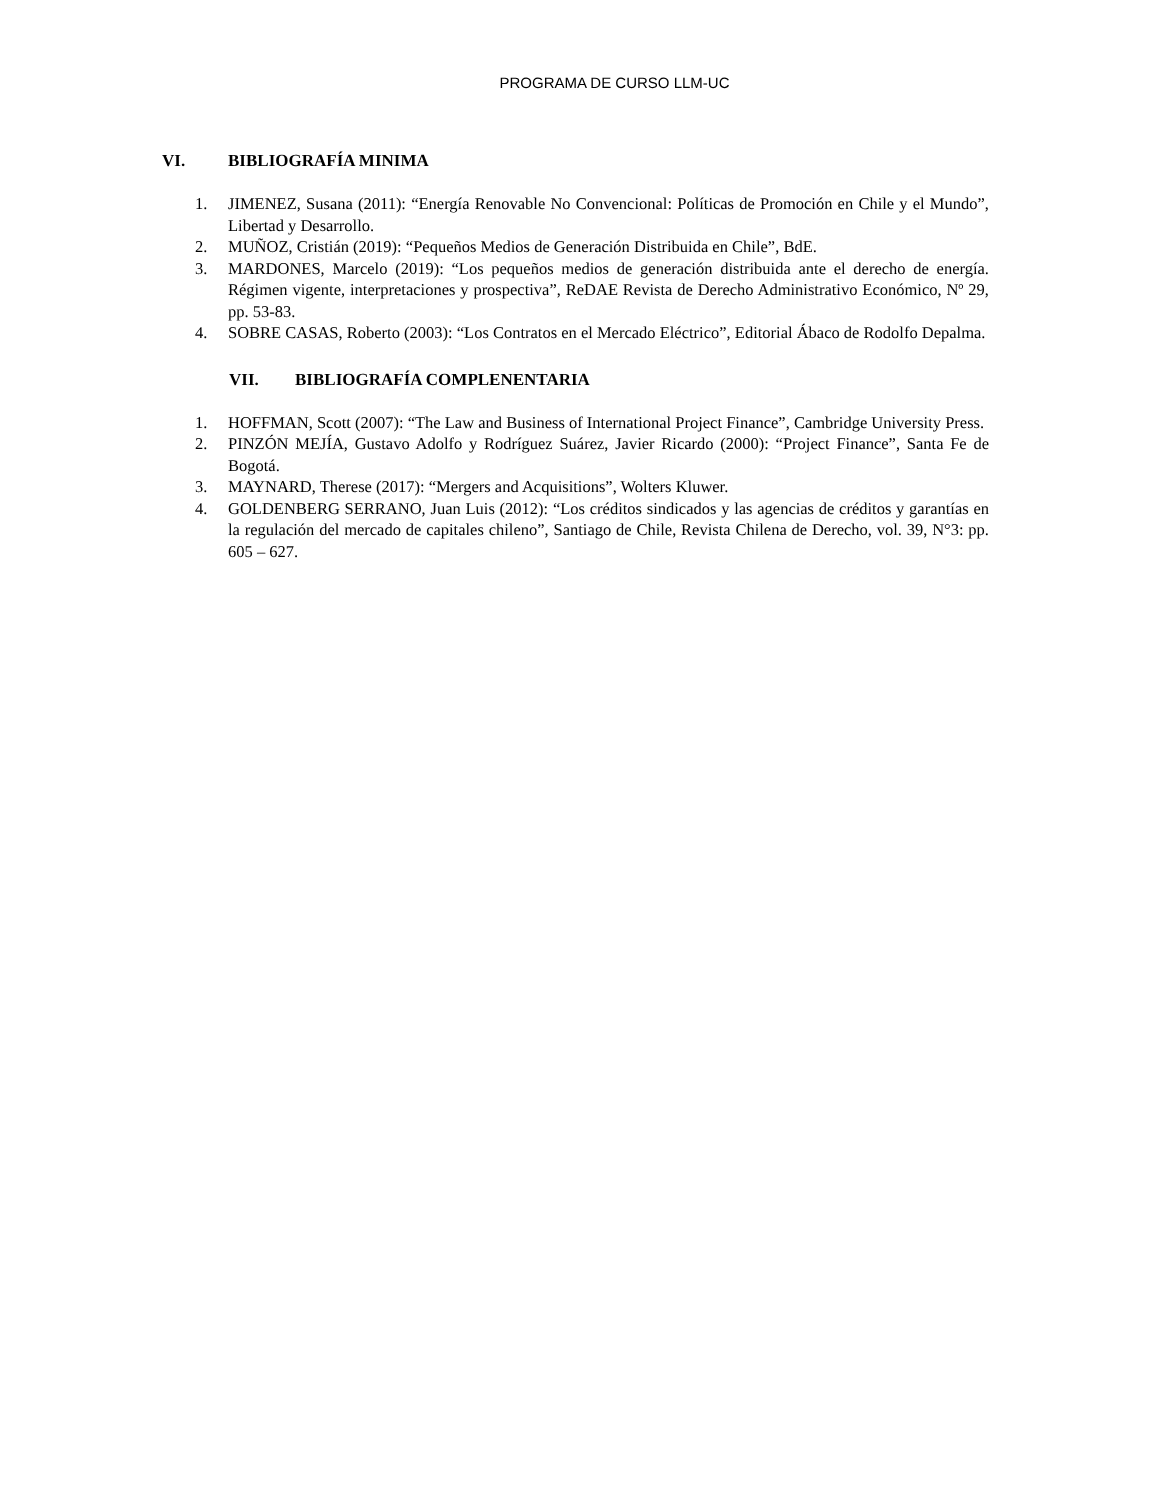PROGRAMA DE CURSO LLM-UC
VI. BIBLIOGRAFÍA MINIMA
1. JIMENEZ, Susana (2011): “Energía Renovable No Convencional: Políticas de Promoción en Chile y el Mundo”, Libertad y Desarrollo.
2. MUÑOZ, Cristián (2019): “Pequeños Medios de Generación Distribuida en Chile”, BdE.
3. MARDONES, Marcelo (2019): “Los pequeños medios de generación distribuida ante el derecho de energía. Régimen vigente, interpretaciones y prospectiva”, ReDAE Revista de Derecho Administrativo Económico, Nº 29, pp. 53-83.
4. SOBRE CASAS, Roberto (2003): “Los Contratos en el Mercado Eléctrico”, Editorial Ábaco de Rodolfo Depalma.
VII. BIBLIOGRAFÍA COMPLENENTARIA
1. HOFFMAN, Scott (2007): “The Law and Business of International Project Finance”, Cambridge University Press.
2. PINZÓN MEJÍA, Gustavo Adolfo y Rodríguez Suárez, Javier Ricardo (2000): “Project Finance”, Santa Fe de Bogotá.
3. MAYNARD, Therese (2017): “Mergers and Acquisitions”, Wolters Kluwer.
4. GOLDENBERG SERRANO, Juan Luis (2012): “Los créditos sindicados y las agencias de créditos y garantías en la regulación del mercado de capitales chileno”, Santiago de Chile, Revista Chilena de Derecho, vol. 39, N°3: pp. 605 – 627.